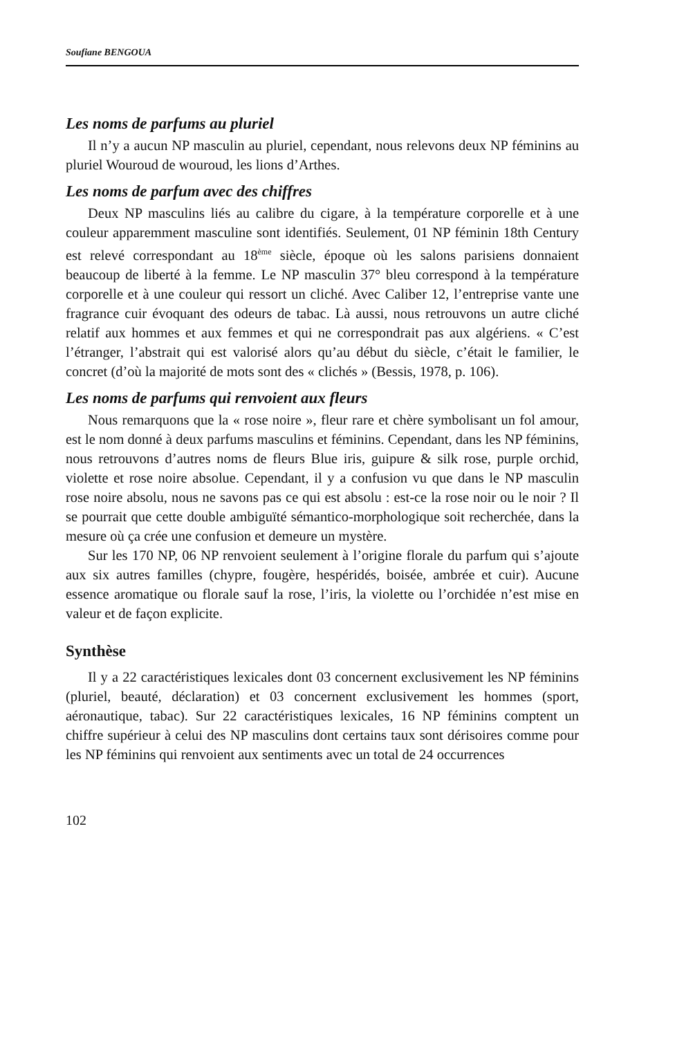Soufiane BENGOUA
Les noms de parfums au pluriel
Il n’y a aucun NP masculin au pluriel, cependant, nous relevons deux NP féminins au pluriel Wouroud de wouroud, les lions d’Arthes.
Les noms de parfum avec des chiffres
Deux NP masculins liés au calibre du cigare, à la température corporelle et à une couleur apparemment masculine sont identifiés. Seulement, 01 NP féminin 18th Century est relevé correspondant au 18<sup>ème</sup> siècle, époque où les salons parisiens donnaient beaucoup de liberté à la femme. Le NP masculin 37° bleu correspond à la température corporelle et à une couleur qui ressort un cliché. Avec Caliber 12, l’entreprise vante une fragrance cuir évoquant des odeurs de tabac. Là aussi, nous retrouvons un autre cliché relatif aux hommes et aux femmes et qui ne correspondrait pas aux algériens. « C’est l’étranger, l’abstrait qui est valorisé alors qu’au début du siècle, c’était le familier, le concret (d’où la majorité de mots sont des « clichés » (Bessis, 1978, p. 106).
Les noms de parfums qui renvoient aux fleurs
Nous remarquons que la « rose noire », fleur rare et chère symbolisant un fol amour, est le nom donné à deux parfums masculins et féminins. Cependant, dans les NP féminins, nous retrouvons d’autres noms de fleurs Blue iris, guipure & silk rose, purple orchid, violette et rose noire absolue. Cependant, il y a confusion vu que dans le NP masculin rose noire absolu, nous ne savons pas ce qui est absolu : est-ce la rose noir ou le noir ? Il se pourrait que cette double ambiguïté sémantico-morphologique soit recherchée, dans la mesure où ça crée une confusion et demeure un mystère.
Sur les 170 NP, 06 NP renvoient seulement à l’origine florale du parfum qui s’ajoute aux six autres familles (chypre, fougère, hespéridés, boisée, ambrée et cuir). Aucune essence aromatique ou florale sauf la rose, l’iris, la violette ou l’orchidée n’est mise en valeur et de façon explicite.
Synthèse
Il y a 22 caractéristiques lexicales dont 03 concernent exclusivement les NP féminins (pluriel, beauté, déclaration) et 03 concernent exclusivement les hommes (sport, aéronautique, tabac). Sur 22 caractéristiques lexicales, 16 NP féminins comptent un chiffre supérieur à celui des NP masculins dont certains taux sont dérisoires comme pour les NP féminins qui renvoient aux sentiments avec un total de 24 occurrences
102